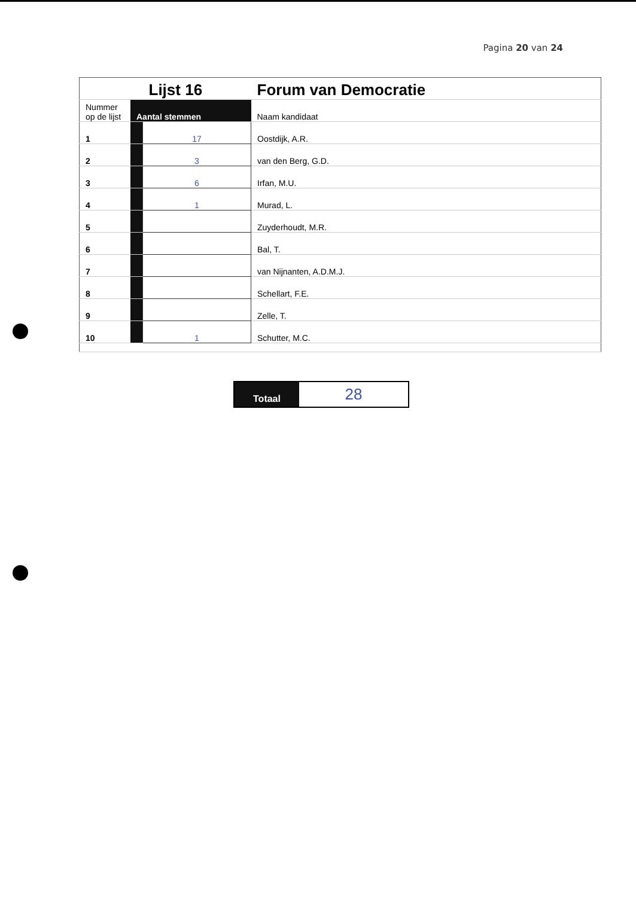Pagina 20 van 24
| | | Lijst 16 | Forum van Democratie |
| --- | --- | --- | --- |
| Nummer op de lijst | Aantal stemmen | | Naam kandidaat |
| 1 | | 17 | Oostdijk, A.R. |
| 2 | | 3 | van den Berg, G.D. |
| 3 | | 6 | Irfan, M.U. |
| 4 | | 1 | Murad, L. |
| 5 | | | Zuyderhoudt, M.R. |
| 6 | | | Bal, T. |
| 7 | | | van Nijnanten, A.D.M.J. |
| 8 | | | Schellart, F.E. |
| 9 | | | Zelle, T. |
| 10 | | 1 | Schutter, M.C. |
| Totaal | 28 |